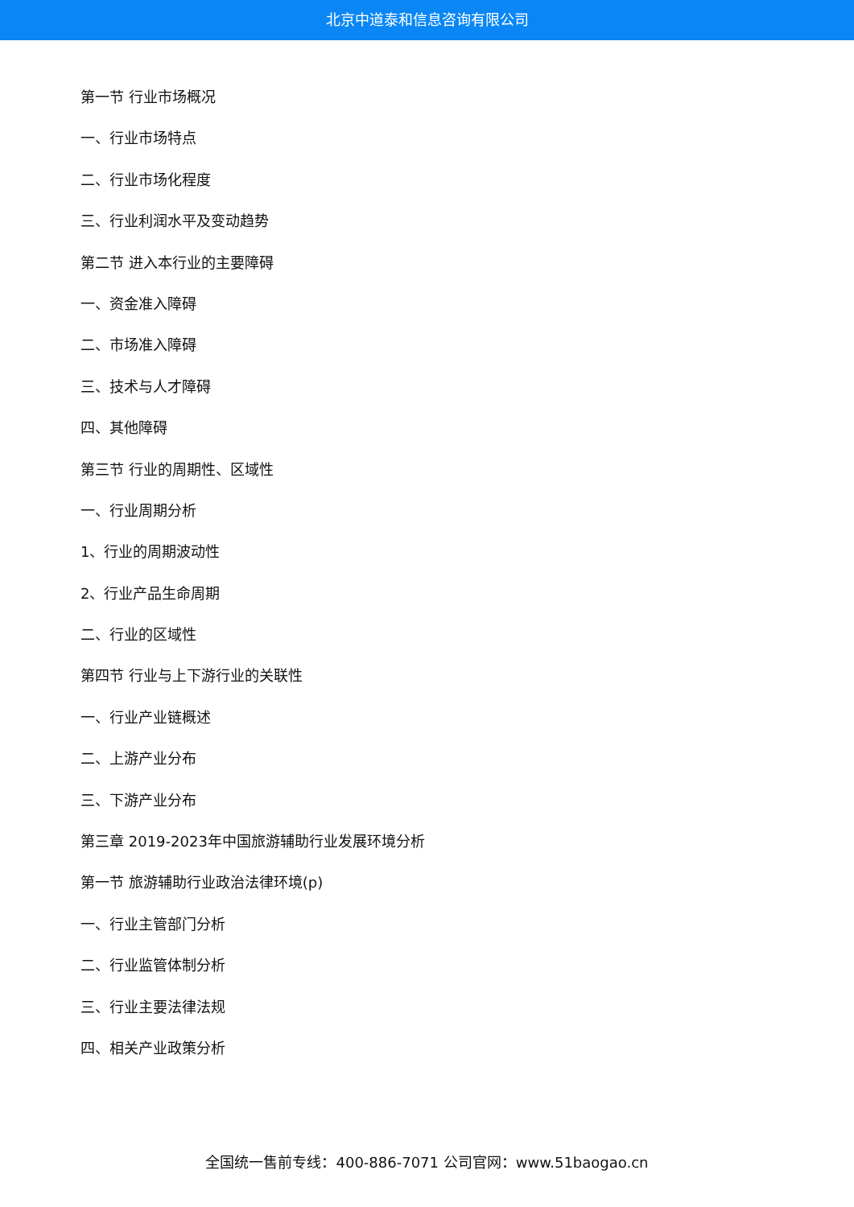北京中道泰和信息咨询有限公司
第一节 行业市场概况
一、行业市场特点
二、行业市场化程度
三、行业利润水平及变动趋势
第二节 进入本行业的主要障碍
一、资金准入障碍
二、市场准入障碍
三、技术与人才障碍
四、其他障碍
第三节 行业的周期性、区域性
一、行业周期分析
1、行业的周期波动性
2、行业产品生命周期
二、行业的区域性
第四节 行业与上下游行业的关联性
一、行业产业链概述
二、上游产业分布
三、下游产业分布
第三章 2019-2023年中国旅游辅助行业发展环境分析
第一节 旅游辅助行业政治法律环境(p)
一、行业主管部门分析
二、行业监管体制分析
三、行业主要法律法规
四、相关产业政策分析
全国统一售前专线：400-886-7071 公司官网：www.51baogao.cn